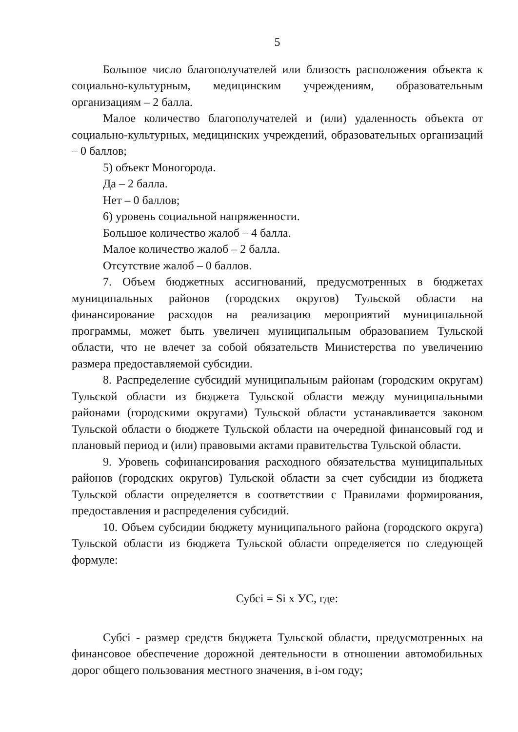5
Большое число благополучателей или близость расположения объекта к социально-культурным, медицинским учреждениям, образовательным организациям – 2 балла.
Малое количество благополучателей и (или) удаленность объекта от социально-культурных, медицинских учреждений, образовательных организаций – 0 баллов;
5) объект Моногорода.
Да – 2 балла.
Нет – 0 баллов;
6) уровень социальной напряженности.
Большое количество жалоб – 4 балла.
Малое количество жалоб – 2 балла.
Отсутствие жалоб – 0 баллов.
7. Объем бюджетных ассигнований, предусмотренных в бюджетах муниципальных районов (городских округов) Тульской области на финансирование расходов на реализацию мероприятий муниципальной программы, может быть увеличен муниципальным образованием Тульской области, что не влечет за собой обязательств Министерства по увеличению размера предоставляемой субсидии.
8. Распределение субсидий муниципальным районам (городским округам) Тульской области из бюджета Тульской области между муниципальными районами (городскими округами) Тульской области устанавливается законом Тульской области о бюджете Тульской области на очередной финансовый год и плановый период и (или) правовыми актами правительства Тульской области.
9. Уровень софинансирования расходного обязательства муниципальных районов (городских округов) Тульской области за счет субсидии из бюджета Тульской области определяется в соответствии с Правилами формирования, предоставления и распределения субсидий.
10. Объем субсидии бюджету муниципального района (городского округа) Тульской области из бюджета Тульской области определяется по следующей формуле:
Субсi = Si x УС, где:
Субсi - размер средств бюджета Тульской области, предусмотренных на финансовое обеспечение дорожной деятельности в отношении автомобильных дорог общего пользования местного значения, в i-ом году;